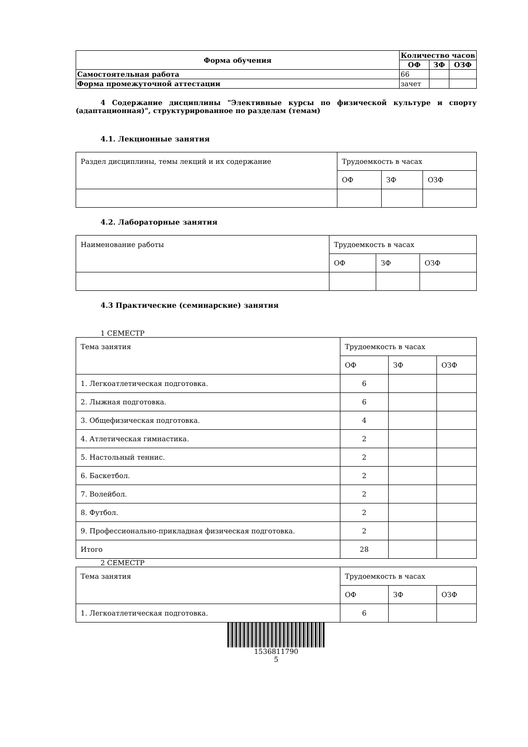| Форма обучения | Количество часов | | |
| --- | --- | --- | --- |
| | ОФ | ЗФ | ОЗФ |
| Самостоятельная работа | 66 | | |
| Форма промежуточной аттестации | зачет | | |
4 Содержание дисциплины "Элективные курсы по физической культуре и спорту (адаптационная)", структурированное по разделам (темам)
4.1. Лекционные занятия
| Раздел дисциплины, темы лекций и их содержание | Трудоемкость в часах | | |
| | ОФ | ЗФ | ОЗФ |
4.2. Лабораторные занятия
| Наименование работы | Трудоемкость в часах | | |
| | ОФ | ЗФ | ОЗФ |
4.3 Практические (семинарские) занятия
1 СЕМЕСТР
| Тема занятия | Трудоемкость в часах | | |
| | ОФ | ЗФ | ОЗФ |
| 1. Легкоатлетическая подготовка. | 6 | | |
| 2. Лыжная подготовка. | 6 | | |
| 3. Общефизическая подготовка. | 4 | | |
| 4. Атлетическая гимнастика. | 2 | | |
| 5. Настольный теннис. | 2 | | |
| 6. Баскетбол. | 2 | | |
| 7. Волейбол. | 2 | | |
| 8. Футбол. | 2 | | |
| 9. Профессионально-прикладная физическая подготовка. | 2 | | |
| Итого | 28 | | |
2 СЕМЕСТР
| Тема занятия | Трудоемкость в часах | | |
| | ОФ | ЗФ | ОЗФ |
| 1. Легкоатлетическая подготовка. | 6 | | |
1536811790
5